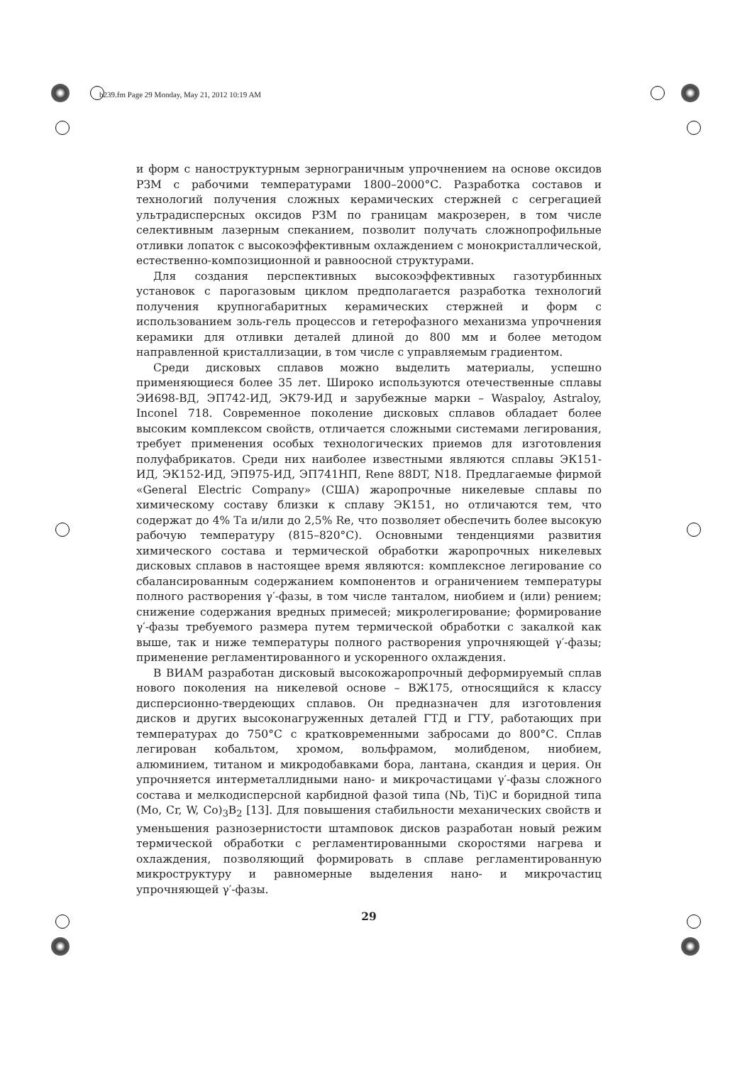b239.fm Page 29 Monday, May 21, 2012 10:19 AM
и форм с наноструктурным зернограничным упрочнением на основе оксидов РЗМ с рабочими температурами 1800–2000°С. Разработка составов и технологий получения сложных керамических стержней с сегрегацией ультрадисперсных оксидов РЗМ по границам макрозерен, в том числе селективным лазерным спеканием, позволит получать сложнопрофильные отливки лопаток с высокоэффективным охлаждением с монокристаллической, естественно-композиционной и равноосной структурами.
Для создания перспективных высокоэффективных газотурбинных установок с парогазовым циклом предполагается разработка технологий получения крупногабаритных керамических стержней и форм с использованием золь-гель процессов и гетерофазного механизма упрочнения керамики для отливки деталей длиной до 800 мм и более методом направленной кристаллизации, в том числе с управляемым градиентом.
Среди дисковых сплавов можно выделить материалы, успешно применяющиеся более 35 лет. Широко используются отечественные сплавы ЭИ698-ВД, ЭП742-ИД, ЭК79-ИД и зарубежные марки – Waspaloy, Astraloy, Inconel 718. Современное поколение дисковых сплавов обладает более высоким комплексом свойств, отличается сложными системами легирования, требует применения особых технологических приемов для изготовления полуфабрикатов. Среди них наиболее известными являются сплавы ЭК151-ИД, ЭК152-ИД, ЭП975-ИД, ЭП741НП, Rene 88DT, N18. Предлагаемые фирмой «General Electric Company» (США) жаропрочные никелевые сплавы по химическому составу близки к сплаву ЭК151, но отличаются тем, что содержат до 4% Та и/или до 2,5% Re, что позволяет обеспечить более высокую рабочую температуру (815–820°С). Основными тенденциями развития химического состава и термической обработки жаропрочных никелевых дисковых сплавов в настоящее время являются: комплексное легирование со сбалансированным содержанием компонентов и ограничением температуры полного растворения γ′-фазы, в том числе танталом, ниобием и (или) рением; снижение содержания вредных примесей; микролегирование; формирование γ′-фазы требуемого размера путем термической обработки с закалкой как выше, так и ниже температуры полного растворения упрочняющей γ′-фазы; применение регламентированного и ускоренного охлаждения.
В ВИАМ разработан дисковый высокожаропрочный деформируемый сплав нового поколения на никелевой основе – ВЖ175, относящийся к классу дисперсионно-твердеющих сплавов. Он предназначен для изготовления дисков и других высоконагруженных деталей ГТД и ГТУ, работающих при температурах до 750°С с кратковременными забросами до 800°С. Сплав легирован кобальтом, хромом, вольфрамом, молибденом, ниобием, алюминием, титаном и микродобавками бора, лантана, скандия и церия. Он упрочняется интерметаллидными нано- и микрочастицами γ′-фазы сложного состава и мелкодисперсной карбидной фазой типа (Nb, Ti)C и боридной типа (Mo, Cr, W, Co)<sub>3</sub>B<sub>2</sub> [13]. Для повышения стабильности механических свойств и уменьшения разнозернистости штамповок дисков разработан новый режим термической обработки с регламентированными скоростями нагрева и охлаждения, позволяющий формировать в сплаве регламентированную микроструктуру и равномерные выделения нано- и микрочастиц упрочняющей γ′-фазы.
29